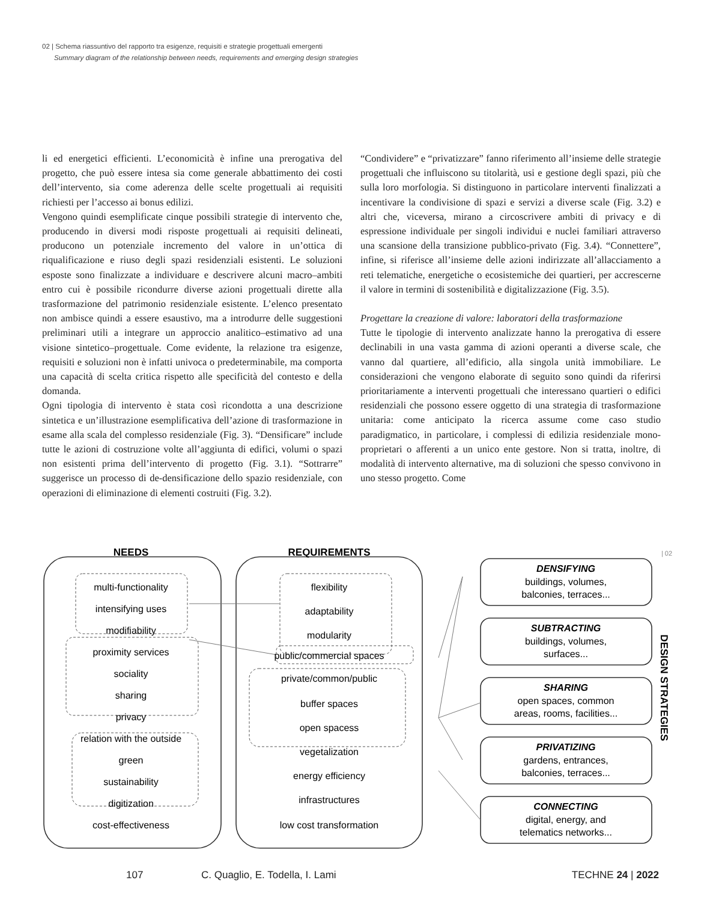02 | Schema riassuntivo del rapporto tra esigenze, requisiti e strategie progettuali emergenti
Summary diagram of the relationship between needs, requirements and emerging design strategies
li ed energetici efficienti. L’economicità è infine una prerogativa del progetto, che può essere intesa sia come generale abbattimento dei costi dell’intervento, sia come aderenza delle scelte progettuali ai requisiti richiesti per l’accesso ai bonus edilizi.
Vengono quindi esemplificate cinque possibili strategie di intervento che, producendo in diversi modi risposte progettuali ai requisiti delineati, producono un potenziale incremento del valore in un’ottica di riqualificazione e riuso degli spazi residenziali esistenti. Le soluzioni esposte sono finalizzate a individuare e descrivere alcuni macro–ambiti entro cui è possibile ricondurre diverse azioni progettuali dirette alla trasformazione del patrimonio residenziale esistente. L’elenco presentato non ambisce quindi a essere esaustivo, ma a introdurre delle suggestioni preliminari utili a integrare un approccio analitico–estimativo ad una visione sintetico–progettuale. Come evidente, la relazione tra esigenze, requisiti e soluzioni non è infatti univoca o predeterminabile, ma comporta una capacità di scelta critica rispetto alle specificità del contesto e della domanda.
Ogni tipologia di intervento è stata così ricondotta a una descrizione sintetica e un’illustrazione esemplificativa dell’azione di trasformazione in esame alla scala del complesso residenziale (Fig. 3). “Densificare” include tutte le azioni di costruzione volte all’aggiunta di edifici, volumi o spazi non esistenti prima dell’intervento di progetto (Fig. 3.1). “Sottrarre” suggerisce un processo di de-densificazione dello spazio residenziale, con operazioni di eliminazione di elementi costruiti (Fig. 3.2).
“Condividere” e “privatizzare” fanno riferimento all’insieme delle strategie progettuali che influiscono su titolarità, usi e gestione degli spazi, più che sulla loro morfologia. Si distinguono in particolare interventi finalizzati a incentivare la condivisione di spazi e servizi a diverse scale (Fig. 3.2) e altri che, viceversa, mirano a circoscrivere ambiti di privacy e di espressione individuale per singoli individui e nuclei familiari attraverso una scansione della transizione pubblico-privato (Fig. 3.4). “Connettere”, infine, si riferisce all’insieme delle azioni indirizzate all’allacciamento a reti telematiche, energetiche o ecosistemiche dei quartieri, per accrescerne il valore in termini di sostenibilità e digitalizzazione (Fig. 3.5).
Progettare la creazione di valore: laboratori della trasformazione
Tutte le tipologie di intervento analizzate hanno la prerogativa di essere declinabili in una vasta gamma di azioni operanti a diverse scale, che vanno dal quartiere, all’edificio, alla singola unità immobiliare. Le considerazioni che vengono elaborate di seguito sono quindi da riferirsi prioritariamente a interventi progettuali che interessano quartieri o edifici residenziali che possono essere oggetto di una strategia di trasformazione unitaria: come anticipato la ricerca assume come caso studio paradigmatico, in particolare, i complessi di edilizia residenziale mono-proprietari o afferenti a un unico ente gestore. Non si tratta, inoltre, di modalità di intervento alternative, ma di soluzioni che spesso convivono in uno stesso progetto. Come
NEEDS
REQUIREMENTS
multi-functionality
intensifying uses
modifiability
proximity services
sociality
sharing
privacy
relation with the outside
green
sustainability
digitization
cost-effectiveness
flexibility
adaptability
modularity
public/commercial spaces
private/common/public
buffer spaces
open spacess
vegetalization
energy efficiency
infrastructures
low cost transformation
DENSIFYING
buildings, volumes,
balconies, terraces...
SUBTRACTING
buildings, volumes,
surfaces...
SHARING
open spaces, common
areas, rooms, facilities...
PRIVATIZING
gardens, entrances,
balconies, terraces...
CONNECTING
digital, energy, and
telematics networks...
| 02
DESIGN STRATEGIES
107 C. Quaglio, E. Todella, I. Lami TECHNE 24 | 2022